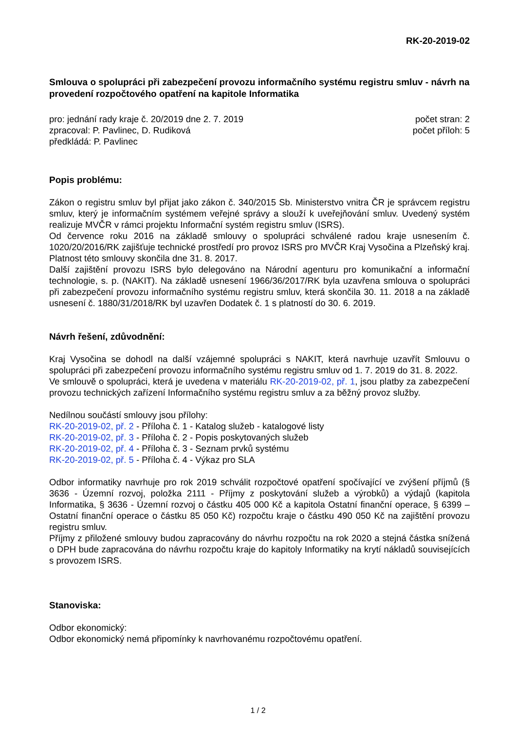RK-20-2019-02
Smlouva o spolupráci při zabezpečení provozu informačního systému registru smluv - návrh na provedení rozpočtového opatření na kapitole Informatika
pro: jednání rady kraje č. 20/2019 dne 2. 7. 2019
zpracoval: P. Pavlinec, D. Rudiková
předkládá: P. Pavlinec
počet stran: 2
počet příloh: 5
Popis problému:
Zákon o registru smluv byl přijat jako zákon č. 340/2015 Sb. Ministerstvo vnitra ČR je správcem registru smluv, který je informačním systémem veřejné správy a slouží k uveřejňování smluv. Uvedený systém realizuje MVČR v rámci projektu Informační systém registru smluv (ISRS).
Od července roku 2016 na základě smlouvy o spolupráci schválené radou kraje usnesením č. 1020/20/2016/RK zajišťuje technické prostředí pro provoz ISRS pro MVČR Kraj Vysočina a Plzeňský kraj. Platnost této smlouvy skončila dne 31. 8. 2017.
Další zajištění provozu ISRS bylo delegováno na Národní agenturu pro komunikační a informační technologie, s. p. (NAKIT). Na základě usnesení 1966/36/2017/RK byla uzavřena smlouva o spolupráci při zabezpečení provozu informačního systému registru smluv, která skončila 30. 11. 2018 a na základě usnesení č. 1880/31/2018/RK byl uzavřen Dodatek č. 1 s platností do 30. 6. 2019.
Návrh řešení, zdůvodnění:
Kraj Vysočina se dohodl na další vzájemné spolupráci s NAKIT, která navrhuje uzavřít Smlouvu o spolupráci při zabezpečení provozu informačního systému registru smluv od 1. 7. 2019 do 31. 8. 2022.
Ve smlouvě o spolupráci, která je uvedena v materiálu RK-20-2019-02, př. 1, jsou platby za zabezpečení provozu technických zařízení Informačního systému registru smluv a za běžný provoz služby.
Nedílnou součástí smlouvy jsou přílohy:
RK-20-2019-02, př. 2 - Příloha č. 1 - Katalog služeb - katalogové listy
RK-20-2019-02, př. 3 - Příloha č. 2 - Popis poskytovaných služeb
RK-20-2019-02, př. 4 - Příloha č. 3 - Seznam prvků systému
RK-20-2019-02, př. 5 - Příloha č. 4 - Výkaz pro SLA
Odbor informatiky navrhuje pro rok 2019 schválit rozpočtové opatření spočívající ve zvýšení příjmů (§ 3636 - Územní rozvoj, položka 2111 - Příjmy z poskytování služeb a výrobků) a výdajů (kapitola Informatika, § 3636 - Územní rozvoj o částku 405 000 Kč a kapitola Ostatní finanční operace, § 6399 – Ostatní finanční operace o částku 85 050 Kč) rozpočtu kraje o částku 490 050 Kč na zajištění provozu registru smluv.
Příjmy z přiložené smlouvy budou zapracovány do návrhu rozpočtu na rok 2020 a stejná částka snížená o DPH bude zapracována do návrhu rozpočtu kraje do kapitoly Informatiky na krytí nákladů souvisejících s provozem ISRS.
Stanoviska:
Odbor ekonomický:
Odbor ekonomický nemá připomínky k navrhovanému rozpočtovému opatření.
1 / 2